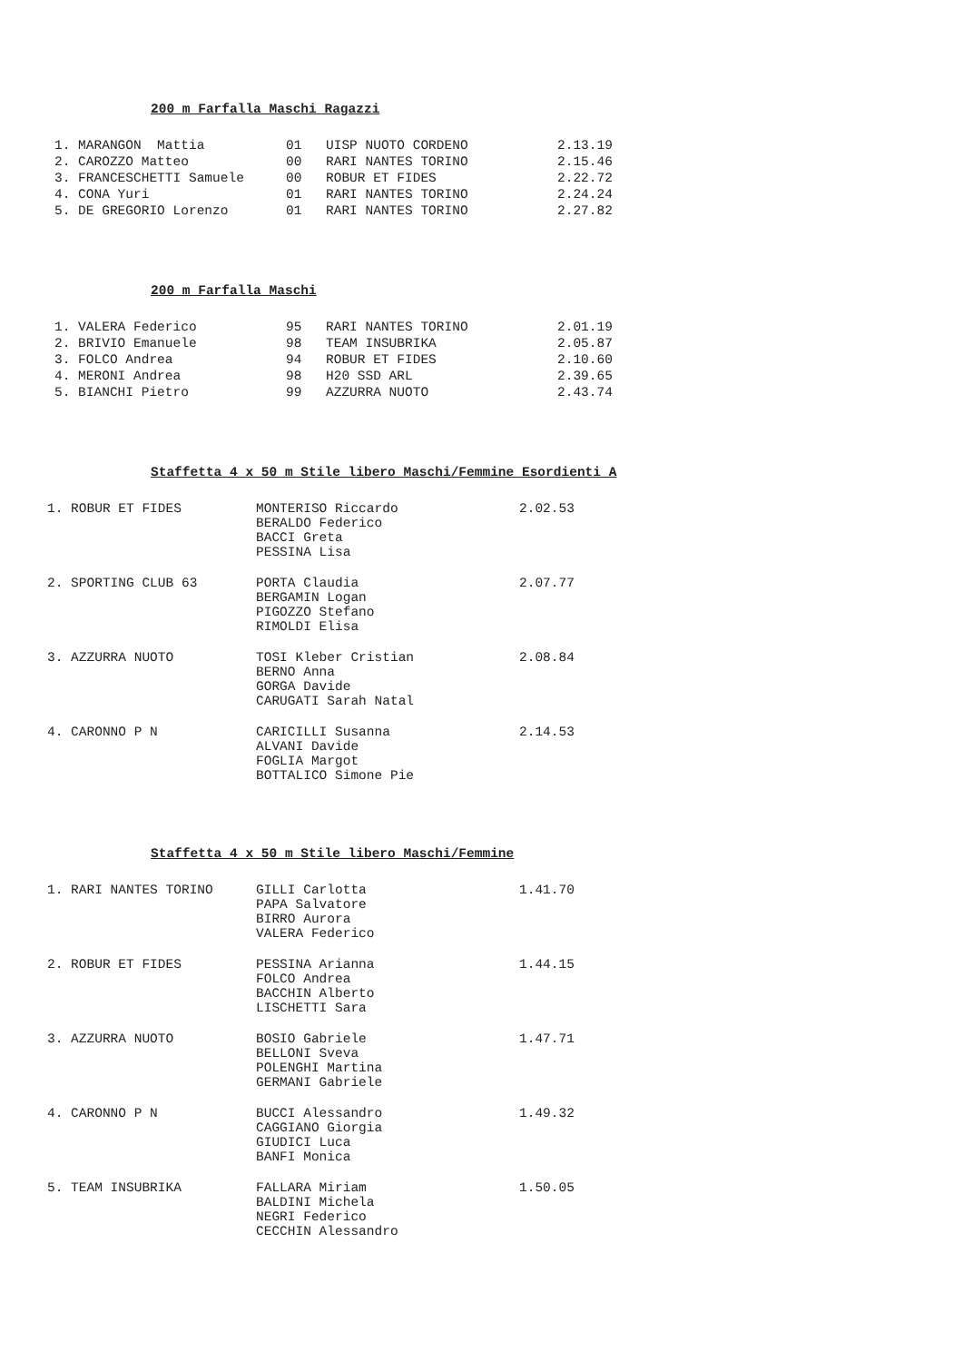200 m Farfalla Maschi Ragazzi
| 1. MARANGON Mattia | 01 | UISP NUOTO CORDENO | 2.13.19 |
| 2. CAROZZO Matteo | 00 | RARI NANTES TORINO | 2.15.46 |
| 3. FRANCESCHETTI Samuele | 00 | ROBUR ET FIDES | 2.22.72 |
| 4. CONA Yuri | 01 | RARI NANTES TORINO | 2.24.24 |
| 5. DE GREGORIO Lorenzo | 01 | RARI NANTES TORINO | 2.27.82 |
200 m Farfalla Maschi
| 1. VALERA Federico | 95 | RARI NANTES TORINO | 2.01.19 |
| 2. BRIVIO Emanuele | 98 | TEAM INSUBRIKA | 2.05.87 |
| 3. FOLCO Andrea | 94 | ROBUR ET FIDES | 2.10.60 |
| 4. MERONI Andrea | 98 | H20 SSD ARL | 2.39.65 |
| 5. BIANCHI Pietro | 99 | AZZURRA NUOTO | 2.43.74 |
Staffetta 4 x 50 m Stile libero Maschi/Femmine Esordienti A
| 1. ROBUR ET FIDES | MONTERISO Riccardo BERALDO Federico BACCI Greta PESSINA Lisa | 2.02.53 |
| 2. SPORTING CLUB 63 | PORTA Claudia BERGAMIN Logan PIGOZZO Stefano RIMOLDI Elisa | 2.07.77 |
| 3. AZZURRA NUOTO | TOSI Kleber Cristian BERNO Anna GORGA Davide CARUGATI Sarah Natal | 2.08.84 |
| 4. CARONNO P N | CARICILLI Susanna ALVANI Davide FOGLIA Margot BOTTALICO Simone Pie | 2.14.53 |
Staffetta 4 x 50 m Stile libero Maschi/Femmine
| 1. RARI NANTES TORINO | GILLI Carlotta PAPA Salvatore BIRRO Aurora VALERA Federico | 1.41.70 |
| 2. ROBUR ET FIDES | PESSINA Arianna FOLCO Andrea BACCHIN Alberto LISCHETTI Sara | 1.44.15 |
| 3. AZZURRA NUOTO | BOSIO Gabriele BELLONI Sveva POLENGHI Martina GERMANI Gabriele | 1.47.71 |
| 4. CARONNO P N | BUCCI Alessandro CAGGIANO Giorgia GIUDICI Luca BANFI Monica | 1.49.32 |
| 5. TEAM INSUBRIKA | FALLARA Miriam BALDINI Michela NEGRI Federico CECCHIN Alessandro | 1.50.05 |